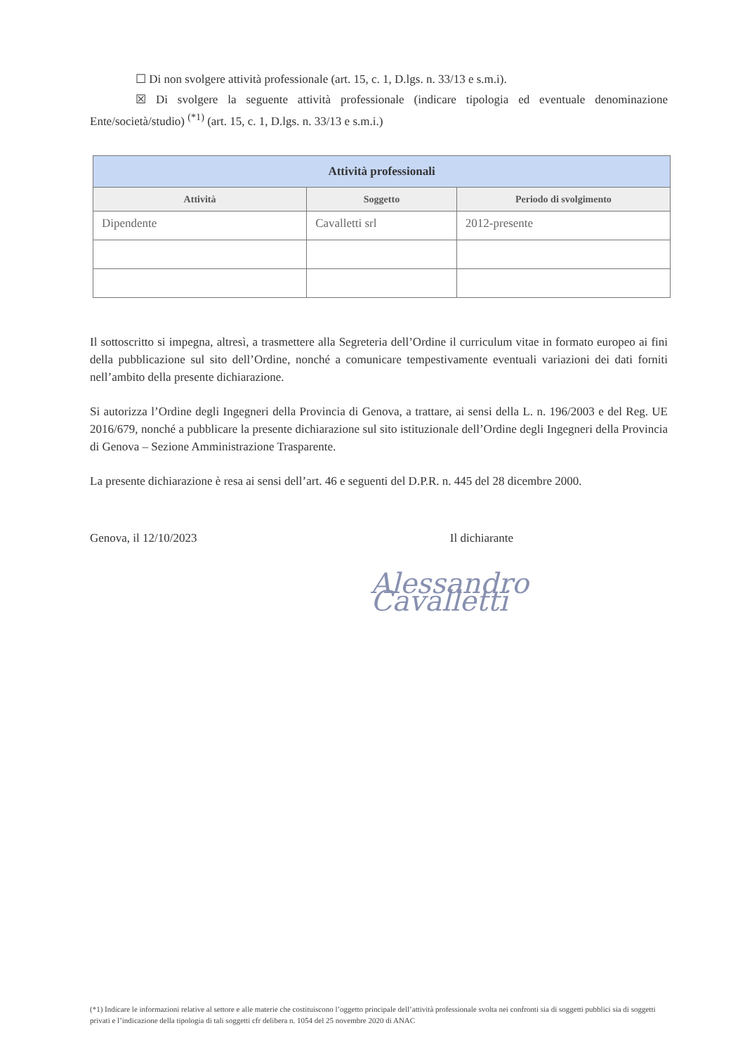☐ Di non svolgere attività professionale (art. 15, c. 1, D.lgs. n. 33/13 e s.m.i).
☒ Di svolgere la seguente attività professionale (indicare tipologia ed eventuale denominazione Ente/società/studio) <sup>(*1)</sup> (art. 15, c. 1, D.lgs. n. 33/13 e s.m.i.)
| Attività professionali | | |
| --- | --- | --- |
| Attività | Soggetto | Periodo di svolgimento |
| Dipendente | Cavalletti srl | 2012-presente |
Il sottoscritto si impegna, altresì, a trasmettere alla Segreteria dell’Ordine il curriculum vitae in formato europeo ai fini della pubblicazione sul sito dell’Ordine, nonché a comunicare tempestivamente eventuali variazioni dei dati forniti nell’ambito della presente dichiarazione.
Si autorizza l’Ordine degli Ingegneri della Provincia di Genova, a trattare, ai sensi della L. n. 196/2003 e del Reg. UE 2016/679, nonché a pubblicare la presente dichiarazione sul sito istituzionale dell’Ordine degli Ingegneri della Provincia di Genova – Sezione Amministrazione Trasparente.
La presente dichiarazione è resa ai sensi dell’art. 46 e seguenti del D.P.R. n. 445 del 28 dicembre 2000.
Genova, il 12/10/2023 Il dichiarante
Alessandro Cavalletti
(*1) Indicare le informazioni relative al settore e alle materie che costituiscono l’oggetto principale dell’attività professionale svolta nei confronti sia di soggetti pubblici sia di soggetti privati e l’indicazione della tipologia di tali soggetti cfr delibera n. 1054 del 25 novembre 2020 di ANAC